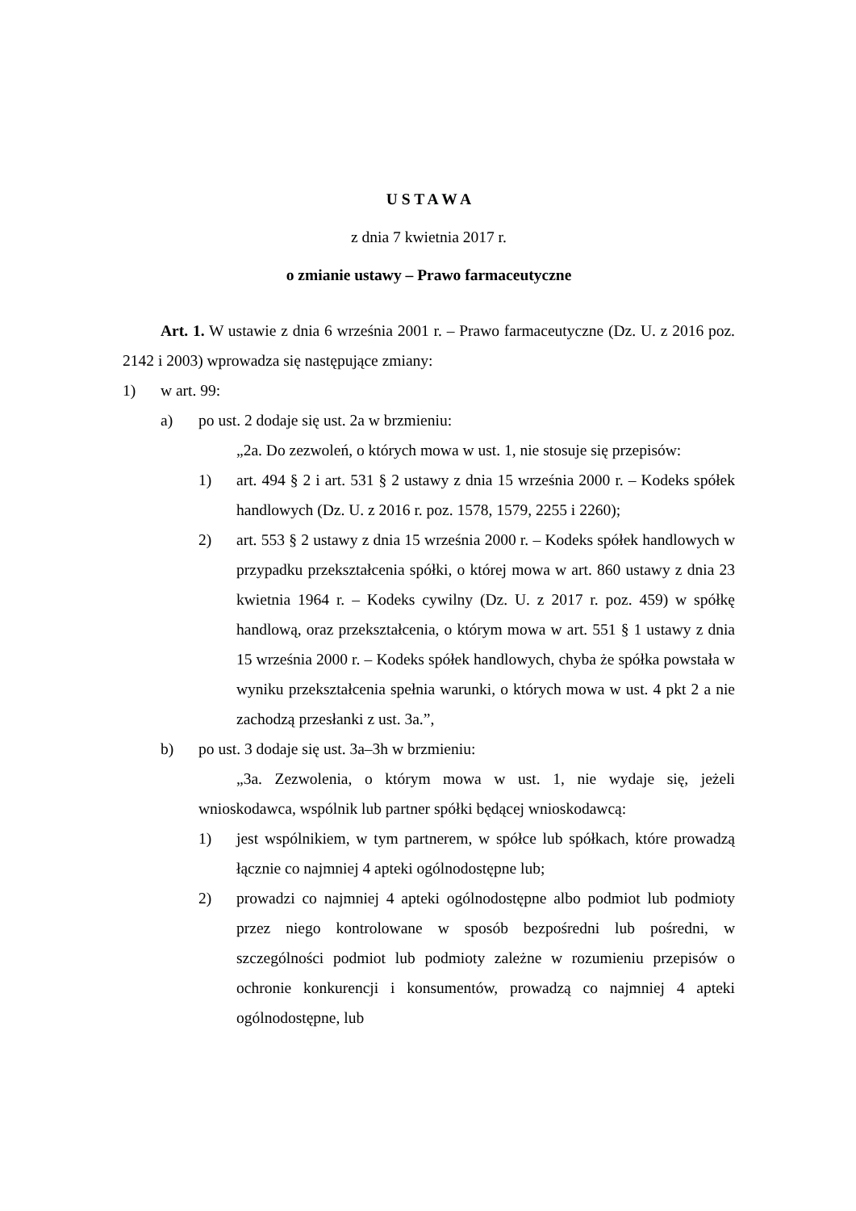U S T A W A
z dnia 7 kwietnia 2017 r.
o zmianie ustawy – Prawo farmaceutyczne
Art. 1. W ustawie z dnia 6 września 2001 r. – Prawo farmaceutyczne (Dz. U. z 2016 poz. 2142 i 2003) wprowadza się następujące zmiany:
1) w art. 99:
a) po ust. 2 dodaje się ust. 2a w brzmieniu:
„2a. Do zezwoleń, o których mowa w ust. 1, nie stosuje się przepisów:
1) art. 494 § 2 i art. 531 § 2 ustawy z dnia 15 września 2000 r. – Kodeks spółek handlowych (Dz. U. z 2016 r. poz. 1578, 1579, 2255 i 2260);
2) art. 553 § 2 ustawy z dnia 15 września 2000 r. – Kodeks spółek handlowych w przypadku przekształcenia spółki, o której mowa w art. 860 ustawy z dnia 23 kwietnia 1964 r. – Kodeks cywilny (Dz. U. z 2017 r. poz. 459) w spółkę handlową, oraz przekształcenia, o którym mowa w art. 551 § 1 ustawy z dnia 15 września 2000 r. – Kodeks spółek handlowych, chyba że spółka powstała w wyniku przekształcenia spełnia warunki, o których mowa w ust. 4 pkt 2 a nie zachodzą przesłanki z ust. 3a.”,
b) po ust. 3 dodaje się ust. 3a–3h w brzmieniu:
„3a. Zezwolenia, o którym mowa w ust. 1, nie wydaje się, jeżeli wnioskodawca, wspólnik lub partner spółki będącej wnioskodawcą:
1) jest wspólnikiem, w tym partnerem, w spółce lub spółkach, które prowadzą łącznie co najmniej 4 apteki ogólnodostępne lub;
2) prowadzi co najmniej 4 apteki ogólnodostępne albo podmiot lub podmioty przez niego kontrolowane w sposób bezpośredni lub pośredni, w szczególności podmiot lub podmioty zależne w rozumieniu przepisów o ochronie konkurencji i konsumentów, prowadzą co najmniej 4 apteki ogólnodostępne, lub